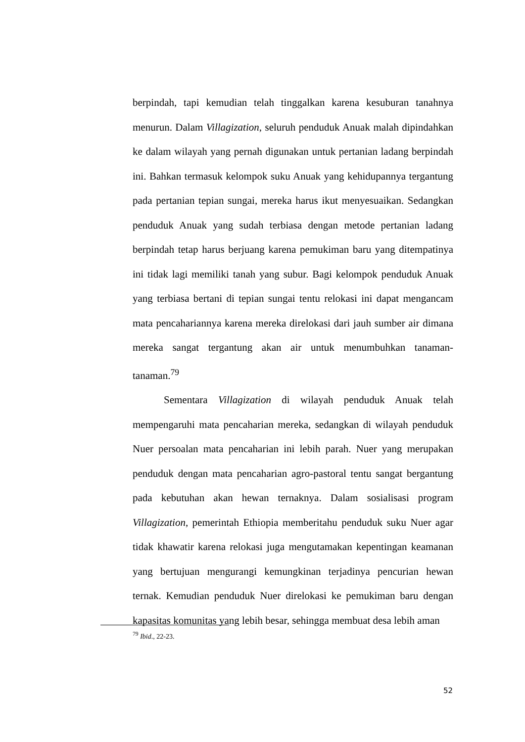berpindah, tapi kemudian telah tinggalkan karena kesuburan tanahnya menurun. Dalam Villagization, seluruh penduduk Anuak malah dipindahkan ke dalam wilayah yang pernah digunakan untuk pertanian ladang berpindah ini. Bahkan termasuk kelompok suku Anuak yang kehidupannya tergantung pada pertanian tepian sungai, mereka harus ikut menyesuaikan. Sedangkan penduduk Anuak yang sudah terbiasa dengan metode pertanian ladang berpindah tetap harus berjuang karena pemukiman baru yang ditempatinya ini tidak lagi memiliki tanah yang subur. Bagi kelompok penduduk Anuak yang terbiasa bertani di tepian sungai tentu relokasi ini dapat mengancam mata pencahariannya karena mereka direlokasi dari jauh sumber air dimana mereka sangat tergantung akan air untuk menumbuhkan tanaman-tanaman.<sup>79</sup>
Sementara Villagization di wilayah penduduk Anuak telah mempengaruhi mata pencaharian mereka, sedangkan di wilayah penduduk Nuer persoalan mata pencaharian ini lebih parah. Nuer yang merupakan penduduk dengan mata pencaharian agro-pastoral tentu sangat bergantung pada kebutuhan akan hewan ternaknya. Dalam sosialisasi program Villagization, pemerintah Ethiopia memberitahu penduduk suku Nuer agar tidak khawatir karena relokasi juga mengutamakan kepentingan keamanan yang bertujuan mengurangi kemungkinan terjadinya pencurian hewan ternak. Kemudian penduduk Nuer direlokasi ke pemukiman baru dengan kapasitas komunitas yang lebih besar, sehingga membuat desa lebih aman
<sup>79</sup> Ibid., 22-23.
52